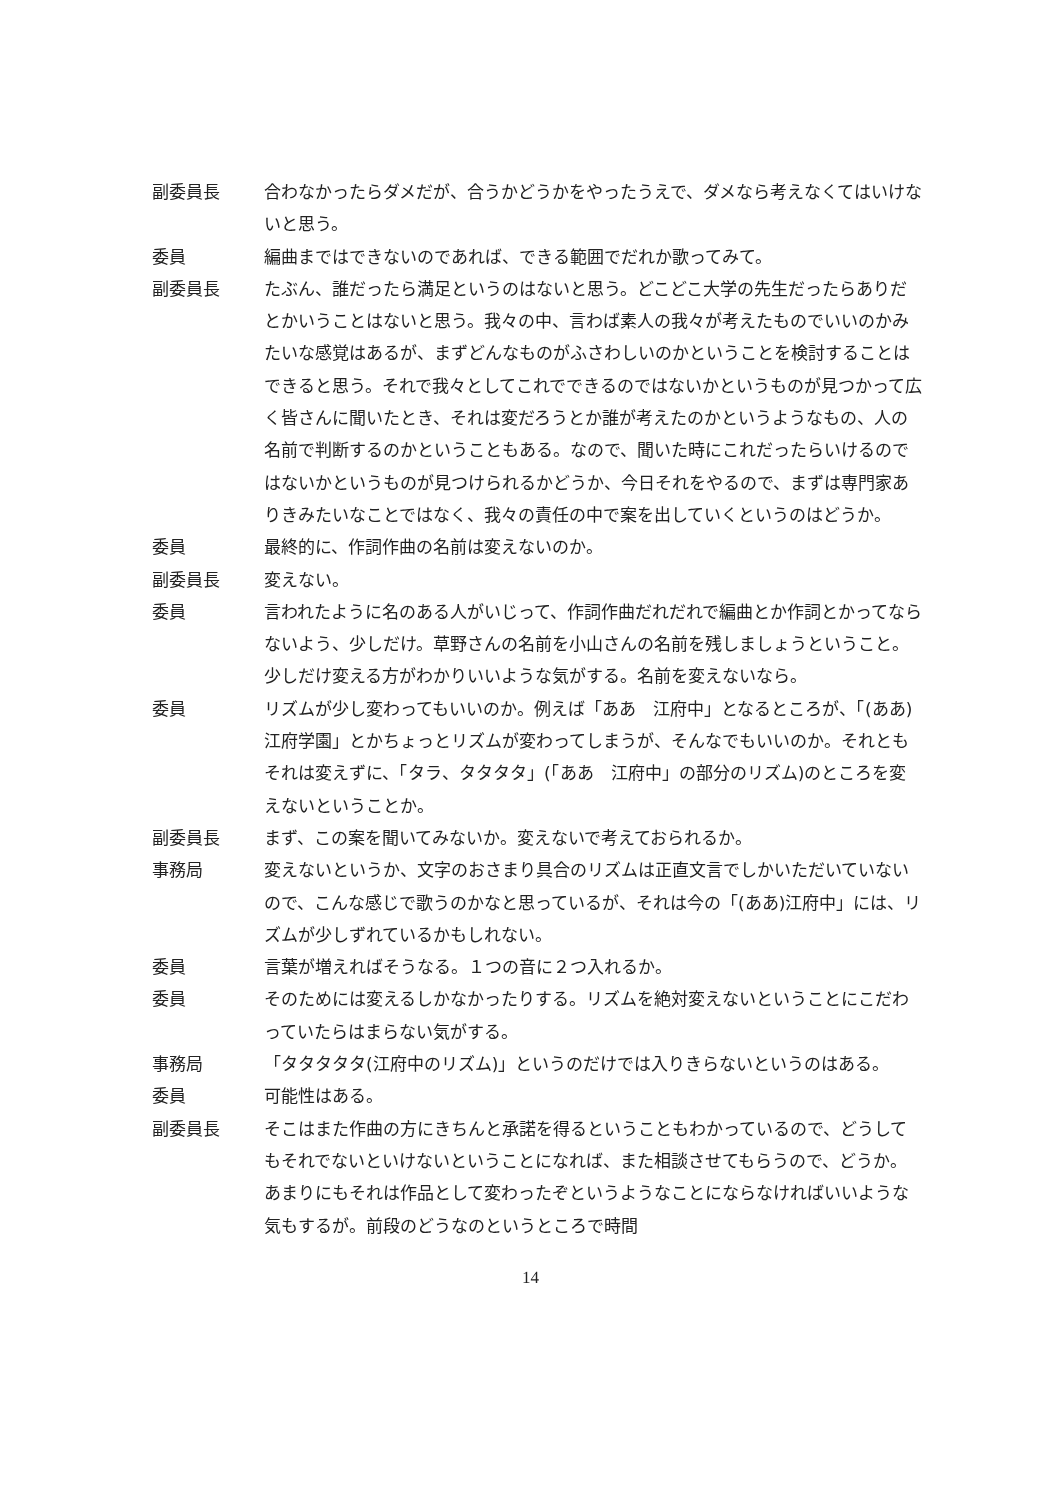副委員長 合わなかったらダメだが、合うかどうかをやったうえで、ダメなら考えなくてはいけないと思う。
委員 編曲まではできないのであれば、できる範囲でだれか歌ってみて。
副委員長 たぶん、誰だったら満足というのはないと思う。どこどこ大学の先生だったらありだとかいうことはないと思う。我々の中、言わば素人の我々が考えたものでいいのかみたいな感覚はあるが、まずどんなものがふさわしいのかということを検討することはできると思う。それで我々としてこれでできるのではないかというものが見つかって広く皆さんに聞いたとき、それは変だろうとか誰が考えたのかというようなもの、人の名前で判断するのかということもある。なので、聞いた時にこれだったらいけるのではないかというものが見つけられるかどうか、今日それをやるので、まずは専門家ありきみたいなことではなく、我々の責任の中で案を出していくというのはどうか。
委員 最終的に、作詞作曲の名前は変えないのか。
副委員長 変えない。
委員 言われたように名のある人がいじって、作詞作曲だれだれで編曲とか作詞とかってならないよう、少しだけ。草野さんの名前を小山さんの名前を残しましょうということ。少しだけ変える方がわかりいいような気がする。名前を変えないなら。
委員 リズムが少し変わってもいいのか。例えば「ああ　江府中」となるところが、「(ああ)　江府学園」とかちょっとリズムが変わってしまうが、そんなでもいいのか。それともそれは変えずに、「タラ、タタタタ」(「ああ　江府中」の部分のリズム)のところを変えないということか。
副委員長 まず、この案を聞いてみないか。変えないで考えておられるか。
事務局 変えないというか、文字のおさまり具合のリズムは正直文言でしかいただいていないので、こんな感じで歌うのかなと思っているが、それは今の「(ああ)江府中」には、リズムが少しずれているかもしれない。
委員 言葉が増えればそうなる。１つの音に２つ入れるか。
委員 そのためには変えるしかなかったりする。リズムを絶対変えないということにこだわっていたらはまらない気がする。
事務局 「タタタタタ(江府中のリズム)」というのだけでは入りきらないというのはある。
委員 可能性はある。
副委員長 そこはまた作曲の方にきちんと承諾を得るということもわかっているので、どうしてもそれでないといけないということになれば、また相談させてもらうので、どうか。あまりにもそれは作品として変わったぞというようなことにならなければいいような気もするが。前段のどうなのというところで時間
14